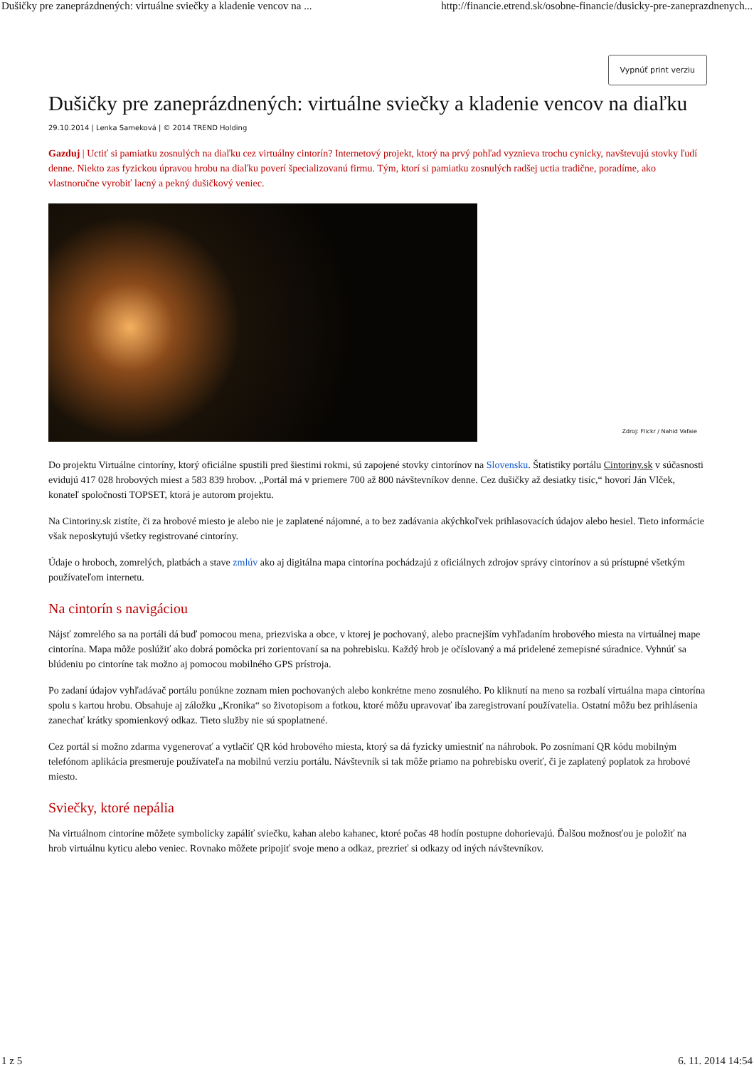Dušičky pre zaneprázdnených: virtuálne sviečky a kladenie vencov na ... http://financie.etrend.sk/osobne-financie/dusicky-pre-zaneprazdnenych...
Vypnúť print verziu
Dušičky pre zaneprázdnených: virtuálne sviečky a kladenie vencov na diaľku
29.10.2014 | Lenka Sameková | © 2014 TREND Holding
Gazduj | Uctiť si pamiatku zosnulých na diaľku cez virtuálny cintorín? Internetový projekt, ktorý na prvý pohľad vyznieva trochu cynicky, navštevujú stovky ľudí denne. Niekto zas fyzickou úpravou hrobu na diaľku poverí špecializovanú firmu. Tým, ktorí si pamiatku zosnulých radšej uctia tradične, poradíme, ako vlastnoručne vyrobiť lacný a pekný dušičkový veniec.
Zdroj: Flickr / Nahid Vafaie
Do projektu Virtuálne cintoríny, ktorý oficiálne spustili pred šiestimi rokmi, sú zapojené stovky cintorínov na Slovensku. Štatistiky portálu Cintoriny.sk v súčasnosti evidujú 417 028 hrobových miest a 583 839 hrobov. „Portál má v priemere 700 až 800 návštevníkov denne. Cez dušičky až desiatky tisíc,“ hovorí Ján Vlček, konateľ spoločnosti TOPSET, ktorá je autorom projektu.
Na Cintoriny.sk zistíte, či za hrobové miesto je alebo nie je zaplatené nájomné, a to bez zadávania akýchkoľvek prihlasovacích údajov alebo hesiel. Tieto informácie však neposkytujú všetky registrované cintoríny.
Údaje o hroboch, zomrelých, platbách a stave zmlúv ako aj digitálna mapa cintorína pochádzajú z oficiálnych zdrojov správy cintorínov a sú prístupné všetkým používateľom internetu.
Na cintorín s navigáciou
Nájsť zomrelého sa na portáli dá buď pomocou mena, priezviska a obce, v ktorej je pochovaný, alebo pracnejším vyhľadaním hrobového miesta na virtuálnej mape cintorína. Mapa môže poslúžiť ako dobrá pomôcka pri zorientovaní sa na pohrebisku. Každý hrob je očíslovaný a má pridelené zemepisné súradnice. Vyhnúť sa blúdeniu po cintoríne tak možno aj pomocou mobilného GPS prístroja.
Po zadaní údajov vyhľadávač portálu ponúkne zoznam mien pochovaných alebo konkrétne meno zosnulého. Po kliknutí na meno sa rozbalí virtuálna mapa cintorína spolu s kartou hrobu. Obsahuje aj záložku „Kronika“ so životopisom a fotkou, ktoré môžu upravovať iba zaregistrovaní používatelia. Ostatní môžu bez prihlásenia zanechať krátky spomienkový odkaz. Tieto služby nie sú spoplatnené.
Cez portál si možno zdarma vygenerovať a vytlačiť QR kód hrobového miesta, ktorý sa dá fyzicky umiestniť na náhrobok. Po zosnímaní QR kódu mobilným telefónom aplikácia presmeruje používateľa na mobilnú verziu portálu. Návštevník si tak môže priamo na pohrebisku overiť, či je zaplatený poplatok za hrobové miesto.
Sviečky, ktoré nepália
Na virtuálnom cintoríne môžete symbolicky zapáliť sviečku, kahan alebo kahanec, ktoré počas 48 hodín postupne dohorievajú. Ďalšou možnosťou je položiť na hrob virtuálnu kyticu alebo veniec. Rovnako môžete pripojiť svoje meno a odkaz, prezrieť si odkazy od iných návštevníkov.
1 z 5 6. 11. 2014 14:54